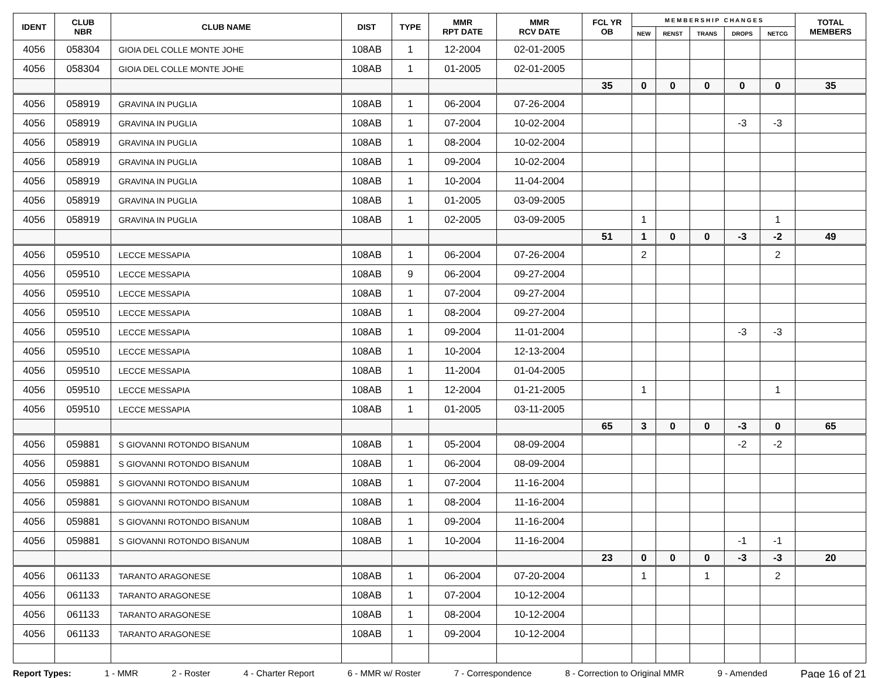| IDENT | CLUB NBR | CLUB NAME | DIST | TYPE | MMR RPT DATE | MMR RCV DATE | FCL YR OB | M E M B E R S H I P C H A N G E S | | | | | TOTAL MEMBERS |
| --- | --- | --- | --- | --- | --- | --- | --- | --- | --- | --- | --- | --- | --- |
| | | | | | | | | NEW | RENST | TRANS | DROPS | NETCG | |
| 4056 | 058304 | GIOIA DEL COLLE MONTE JOHE | 108AB | 1 | 12-2004 | 02-01-2005 | | | | | | | |
| 4056 | 058304 | GIOIA DEL COLLE MONTE JOHE | 108AB | 1 | 01-2005 | 02-01-2005 | | | | | | | |
| | | | | | | | 35 | 0 | 0 | 0 | 0 | 0 | 35 |
| 4056 | 058919 | GRAVINA IN PUGLIA | 108AB | 1 | 06-2004 | 07-26-2004 | | | | | | | |
| 4056 | 058919 | GRAVINA IN PUGLIA | 108AB | 1 | 07-2004 | 10-02-2004 | | | | | -3 | -3 | |
| 4056 | 058919 | GRAVINA IN PUGLIA | 108AB | 1 | 08-2004 | 10-02-2004 | | | | | | | |
| 4056 | 058919 | GRAVINA IN PUGLIA | 108AB | 1 | 09-2004 | 10-02-2004 | | | | | | | |
| 4056 | 058919 | GRAVINA IN PUGLIA | 108AB | 1 | 10-2004 | 11-04-2004 | | | | | | | |
| 4056 | 058919 | GRAVINA IN PUGLIA | 108AB | 1 | 01-2005 | 03-09-2005 | | | | | | | |
| 4056 | 058919 | GRAVINA IN PUGLIA | 108AB | 1 | 02-2005 | 03-09-2005 | | 1 | | | | 1 | |
| | | | | | | | 51 | 1 | 0 | 0 | -3 | -2 | 49 |
| 4056 | 059510 | LECCE MESSAPIA | 108AB | 1 | 06-2004 | 07-26-2004 | | 2 | | | | 2 | |
| 4056 | 059510 | LECCE MESSAPIA | 108AB | 9 | 06-2004 | 09-27-2004 | | | | | | | |
| 4056 | 059510 | LECCE MESSAPIA | 108AB | 1 | 07-2004 | 09-27-2004 | | | | | | | |
| 4056 | 059510 | LECCE MESSAPIA | 108AB | 1 | 08-2004 | 09-27-2004 | | | | | | | |
| 4056 | 059510 | LECCE MESSAPIA | 108AB | 1 | 09-2004 | 11-01-2004 | | | | | -3 | -3 | |
| 4056 | 059510 | LECCE MESSAPIA | 108AB | 1 | 10-2004 | 12-13-2004 | | | | | | | |
| 4056 | 059510 | LECCE MESSAPIA | 108AB | 1 | 11-2004 | 01-04-2005 | | | | | | | |
| 4056 | 059510 | LECCE MESSAPIA | 108AB | 1 | 12-2004 | 01-21-2005 | | 1 | | | | 1 | |
| 4056 | 059510 | LECCE MESSAPIA | 108AB | 1 | 01-2005 | 03-11-2005 | | | | | | | |
| | | | | | | | 65 | 3 | 0 | 0 | -3 | 0 | 65 |
| 4056 | 059881 | S GIOVANNI ROTONDO BISANUM | 108AB | 1 | 05-2004 | 08-09-2004 | | | | | -2 | -2 | |
| 4056 | 059881 | S GIOVANNI ROTONDO BISANUM | 108AB | 1 | 06-2004 | 08-09-2004 | | | | | | | |
| 4056 | 059881 | S GIOVANNI ROTONDO BISANUM | 108AB | 1 | 07-2004 | 11-16-2004 | | | | | | | |
| 4056 | 059881 | S GIOVANNI ROTONDO BISANUM | 108AB | 1 | 08-2004 | 11-16-2004 | | | | | | | |
| 4056 | 059881 | S GIOVANNI ROTONDO BISANUM | 108AB | 1 | 09-2004 | 11-16-2004 | | | | | | | |
| 4056 | 059881 | S GIOVANNI ROTONDO BISANUM | 108AB | 1 | 10-2004 | 11-16-2004 | | | | | -1 | -1 | |
| | | | | | | | 23 | 0 | 0 | 0 | -3 | -3 | 20 |
| 4056 | 061133 | TARANTO ARAGONESE | 108AB | 1 | 06-2004 | 07-20-2004 | | 1 | | 1 | | 2 | |
| 4056 | 061133 | TARANTO ARAGONESE | 108AB | 1 | 07-2004 | 10-12-2004 | | | | | | | |
| 4056 | 061133 | TARANTO ARAGONESE | 108AB | 1 | 08-2004 | 10-12-2004 | | | | | | | |
| 4056 | 061133 | TARANTO ARAGONESE | 108AB | 1 | 09-2004 | 10-12-2004 | | | | | | | |
Report Types: 1 - MMR 2 - Roster 4 - Charter Report 6 - MMR w/ Roster 7 - Correspondence 8 - Correction to Original MMR 9 - Amended Page 16 of 21